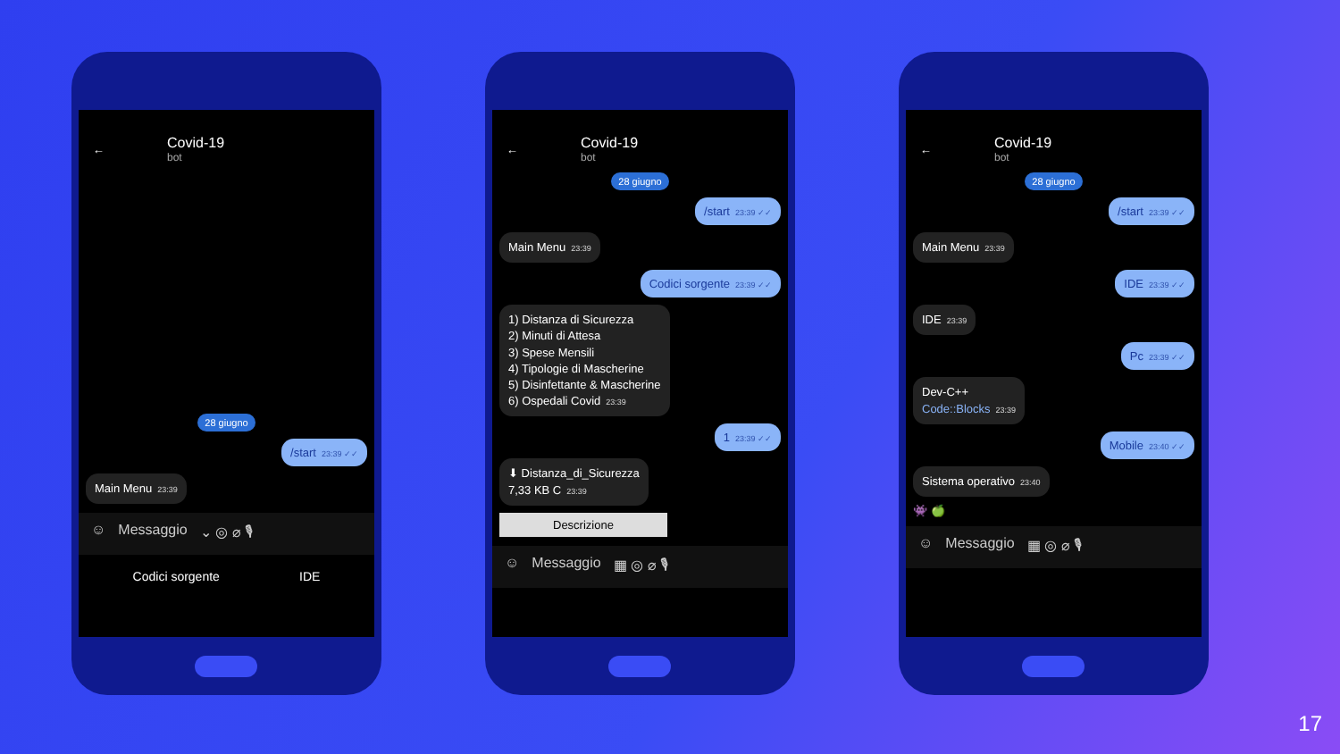←
Covid-19
bot
28 giugno
/start 23:39 ✓✓
Main Menu 23:39
☺ Messaggio ⌄ ◎ ⌀ 🎙
Codici sorgente IDE
←
Covid-19
bot
28 giugno
/start 23:39 ✓✓
Main Menu 23:39
Codici sorgente 23:39 ✓✓
1) Distanza di Sicurezza
2) Minuti di Attesa
3) Spese Mensili
4) Tipologie di Mascherine
5) Disinfettante & Mascherine
6) Ospedali Covid 23:39
1 23:39 ✓✓
⬇ Distanza_di_Sicurezza
7,33 KB C 23:39
Descrizione
☺ Messaggio ▦ ◎ ⌀ 🎙
←
Covid-19
bot
28 giugno
/start 23:39 ✓✓
Main Menu 23:39
IDE 23:39 ✓✓
IDE 23:39
Pc 23:39 ✓✓
Dev-C++
Code::Blocks 23:39
Mobile 23:40 ✓✓
Sistema operativo 23:40
👾 🍏
☺ Messaggio ▦ ◎ ⌀ 🎙
17